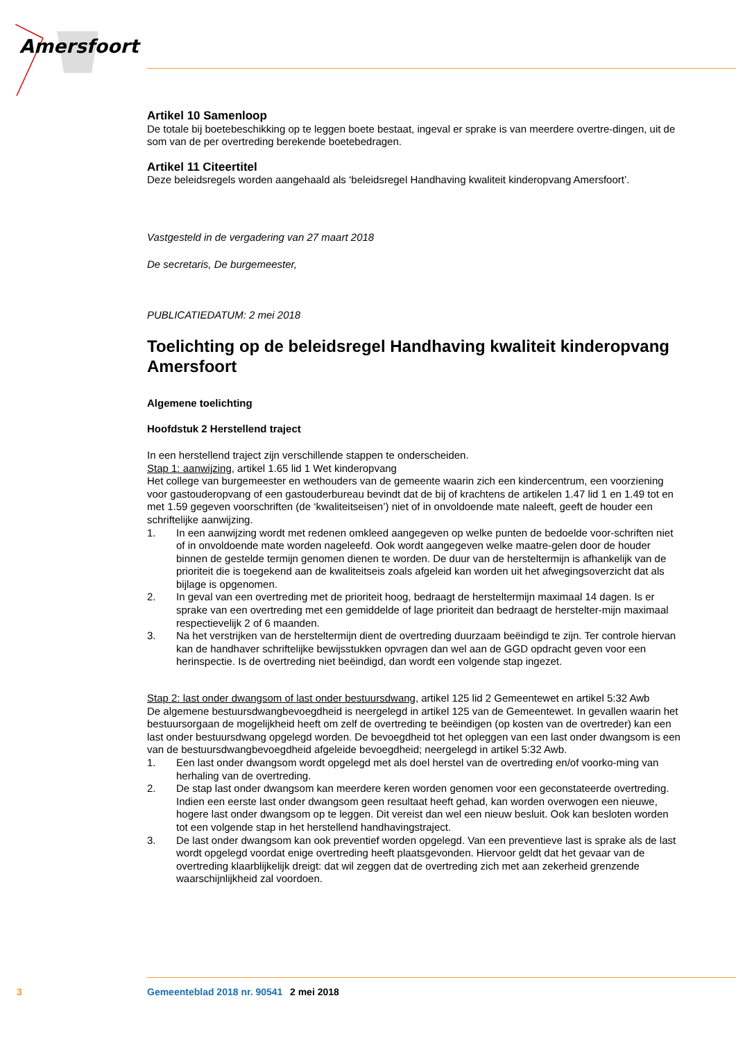Amersfoort
Artikel 10 Samenloop
De totale bij boetebeschikking op te leggen boete bestaat, ingeval er sprake is van meerdere overtre-dingen, uit de som van de per overtreding berekende boetebedragen.
Artikel 11 Citeertitel
Deze beleidsregels worden aangehaald als ‘beleidsregel Handhaving kwaliteit kinderopvang Amersfoort’.
Vastgesteld in de vergadering van 27 maart 2018
De secretaris, De burgemeester,
PUBLICATIEDATUM: 2 mei 2018
Toelichting op de beleidsregel Handhaving kwaliteit kinderopvang Amersfoort
Algemene toelichting
Hoofdstuk 2 Herstellend traject
In een herstellend traject zijn verschillende stappen te onderscheiden.
Stap 1: aanwijzing, artikel 1.65 lid 1 Wet kinderopvang
Het college van burgemeester en wethouders van de gemeente waarin zich een kindercentrum, een voorziening voor gastouderopvang of een gastouderbureau bevindt dat de bij of krachtens de artikelen 1.47 lid 1 en 1.49 tot en met 1.59 gegeven voorschriften (de ‘kwaliteitseisen’) niet of in onvoldoende mate naleeft, geeft de houder een schriftelijke aanwijzing.
1. In een aanwijzing wordt met redenen omkleed aangegeven op welke punten de bedoelde voor-schriften niet of in onvoldoende mate worden nageleefd. Ook wordt aangegeven welke maatre-gelen door de houder binnen de gestelde termijn genomen dienen te worden. De duur van de hersteltermijn is afhankelijk van de prioriteit die is toegekend aan de kwaliteitseis zoals afgeleid kan worden uit het afwegingsoverzicht dat als bijlage is opgenomen.
2. In geval van een overtreding met de prioriteit hoog, bedraagt de hersteltermijn maximaal 14 dagen. Is er sprake van een overtreding met een gemiddelde of lage prioriteit dan bedraagt de herstelter-mijn maximaal respectievelijk 2 of 6 maanden.
3. Na het verstrijken van de hersteltermijn dient de overtreding duurzaam beëindigd te zijn. Ter controle hiervan kan de handhaver schriftelijke bewijsstukken opvragen dan wel aan de GGD opdracht geven voor een herinspectie. Is de overtreding niet beëindigd, dan wordt een volgende stap ingezet.
Stap 2: last onder dwangsom of last onder bestuursdwang, artikel 125 lid 2 Gemeentewet en artikel 5:32 Awb
De algemene bestuursdwangbevoegdheid is neergelegd in artikel 125 van de Gemeentewet. In gevallen waarin het bestuursorgaan de mogelijkheid heeft om zelf de overtreding te beëindigen (op kosten van de overtreder) kan een last onder bestuursdwang opgelegd worden. De bevoegdheid tot het opleggen van een last onder dwangsom is een van de bestuursdwangbevoegdheid afgeleide bevoegdheid; neergelegd in artikel 5:32 Awb.
1. Een last onder dwangsom wordt opgelegd met als doel herstel van de overtreding en/of voorko-ming van herhaling van de overtreding.
2. De stap last onder dwangsom kan meerdere keren worden genomen voor een geconstateerde overtreding. Indien een eerste last onder dwangsom geen resultaat heeft gehad, kan worden overwogen een nieuwe, hogere last onder dwangsom op te leggen. Dit vereist dan wel een nieuw besluit. Ook kan besloten worden tot een volgende stap in het herstellend handhavingstraject.
3. De last onder dwangsom kan ook preventief worden opgelegd. Van een preventieve last is sprake als de last wordt opgelegd voordat enige overtreding heeft plaatsgevonden. Hiervoor geldt dat het gevaar van de overtreding klaarblijkelijk dreigt: dat wil zeggen dat de overtreding zich met aan zekerheid grenzende waarschijnlijkheid zal voordoen.
3 Gemeenteblad 2018 nr. 90541 2 mei 2018